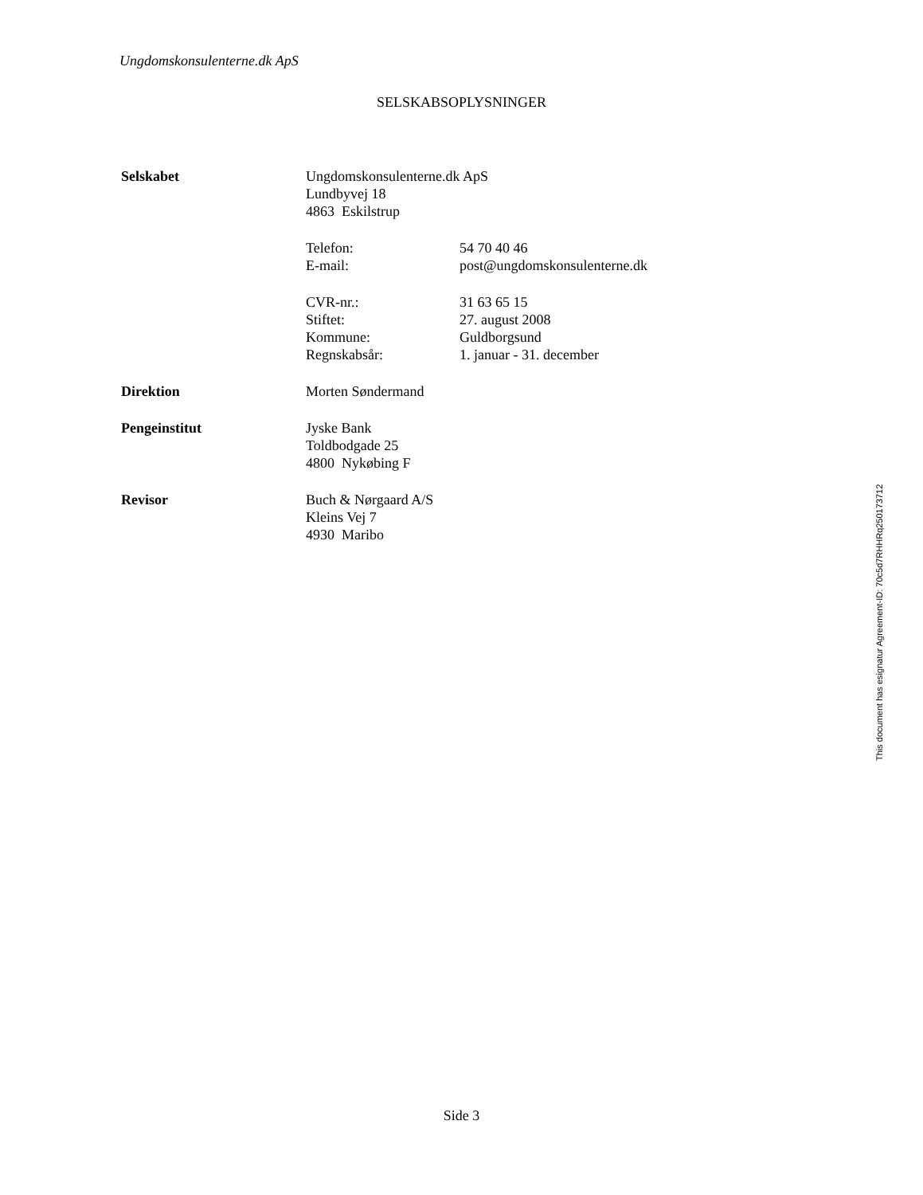Ungdomskonsulenterne.dk ApS
SELSKABSOPLYSNINGER
Selskabet Ungdomskonsulenterne.dk ApS
Lundbyvej 18
4863 Eskilstrup
Telefon: 54 70 40 46
E-mail: post@ungdomskonsulenterne.dk
CVR-nr.: 31 63 65 15
Stiftet: 27. august 2008
Kommune: Guldborgsund
Regnskabsår: 1. januar - 31. december
Direktion Morten Søndermand
Pengeinstitut Jyske Bank
Toldbodgade 25
4800 Nykøbing F
Revisor Buch & Nørgaard A/S
Kleins Vej 7
4930 Maribo
This document has esignatur Agreement-ID: 70c5d7RHHRq250173712
Side 3